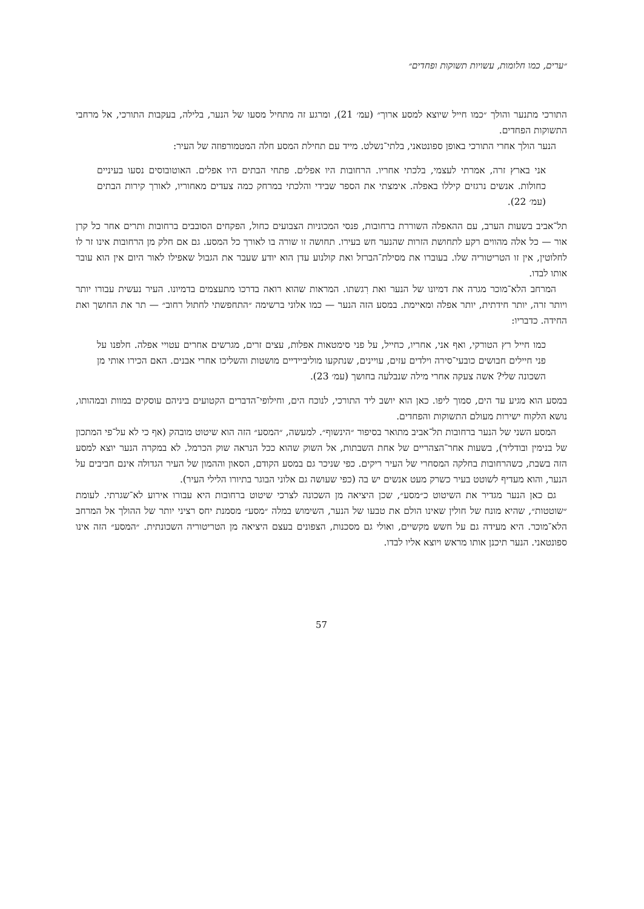״ערים, כמו חלומות, עשויות תשוקות ופחדים״
התורכי מתנער והולך ״כמו חייל שיוצא למסע ארוך״ (עמ׳ 21), ומרגע זה מתחיל מסעו של הנער, בלילה, בעקבות התורכי, אל מרחבי התשוקות הפחדים.
הנער הולך אחרי התורכי באופן ספונטאני, בלתי־נשלט. מייד עם תחילת המסע חלה המטמורפוזה של העיר:
אני בארץ זרה, אמרתי לעצמי, בלכתי אחריו. הרחובות היו אפלים. פתחי הבתים היו אפלים. האוטובוסים נסעו בעיניים כחולות. אנשים נרגזים קיללו באפלה. אימצתי את הספר שבידי והלכתי במרחק כמה צעדים מאחוריו, לאורך קירות הבתים (עמ׳ 22).
תל־אביב בשעות הערב, עם ההאפלה השוררת ברחובות, פנסי המכוניות הצבועים כחול, הפקחים הסובבים ברחובות ותרים אחר כל קרן אור — כל אלה מהווים רקע לתחושת הזרות שהנער חש בעירו. תחושה זו שורה בו לאורך כל המסע. גם אם חלק מן הרחובות אינו זר לו לחלוטין, אין זו הטריטוריה שלו. בעוברו את מסילת־הברזל ואת קולנוע עדן הוא יודע שעבר את הגבול שאפילו לאור היום אין הוא עובר אותו לבדו.
המרחב הלא־מוכר מגרה את דמיונו של הנער ואת רִגשתו. המראות שהוא רואה בדרכו מתעצמים בדמיונו. העיר נעשית עבורו יותר ויותר זרה, יותר חידתית, יותר אפלה ומאיימת. במסע הזה הנער — כמו אלוני ברשימה ״התחפשתי לחתול רחוב״ — תר את החושך ואת החידה. כדבריו:
כמו חייל רץ הטורקי, ואף אני, אחריו, כחייל, על פני סימטאות אפלות, עצים זרים, מגרשים אחרים עטויי אפלה. חלפנו על פני חיילים חבושים כובעי־סירה וילדים עזים, עויינים, שנתקעו מוליביידיים מושטות והשליכו אחרי אבנים. האם הכירו אותי מן השכונה שלי? אשה צעקה אחרי מילה שנבלעה בחושך (עמ׳ 23).
במסע הוא מגיע עד הים, סמוך ליפו. כאן הוא יושב ליד התורכי, לנוכח הים, וחילופי־הדברים הקטועים ביניהם עוסקים במוות ובמהותו, נושא הלקוח ישירות מעולם התשוקות והפחדים.
המסע השני של הנער ברחובות תל־אביב מתואר בסיפור ״הינשוף״. למעשה, ״המסע״ הזה הוא שיטוט מובהק (אף כי לא על־פי המתכון של בנימין ובודליר), בשעות אחר־הצהריים של אחת השבתות, אל השוק שהוא ככל הנראה שוק הכרמל. לא במקרה הנער יוצא למסע הזה בשבת, כשהרחובות בחלקה המסחרי של העיר ריקים. כפי שניכר גם במסע הקודם, הסאון וההמון של העיר הגדולה אינם חביבים על הנער, והוא מעדיף לשוטט בעיר כשרק מעט אנשים יש בה (כפי שעושה גם אלוני הבוגר בתיורו הלילי העיר).
גם כאן הנער מגדיר את השיטוט כ״מסע״, שכן היציאה מן השכונה לצרכי שיטוט ברחובות היא עבורו אירוע לא־שגרתי. לעומת ״שוטטות״, שהיא מונח של חולין שאינו הולם את טבעו של הנער, השימוש במלה ״מסע״ מסמנת יחס רציני יותר של ההולך אל המרחב הלא־מוכר. היא מעידה גם על חשש מקשיים, ואולי גם מסכנות, הצפונים בעצם היציאה מן הטריטוריה השכונתית. ״המסע״ הזה אינו ספונטאני. הנער תיכנן אותו מראש ויוצא אליו לבדו.
57